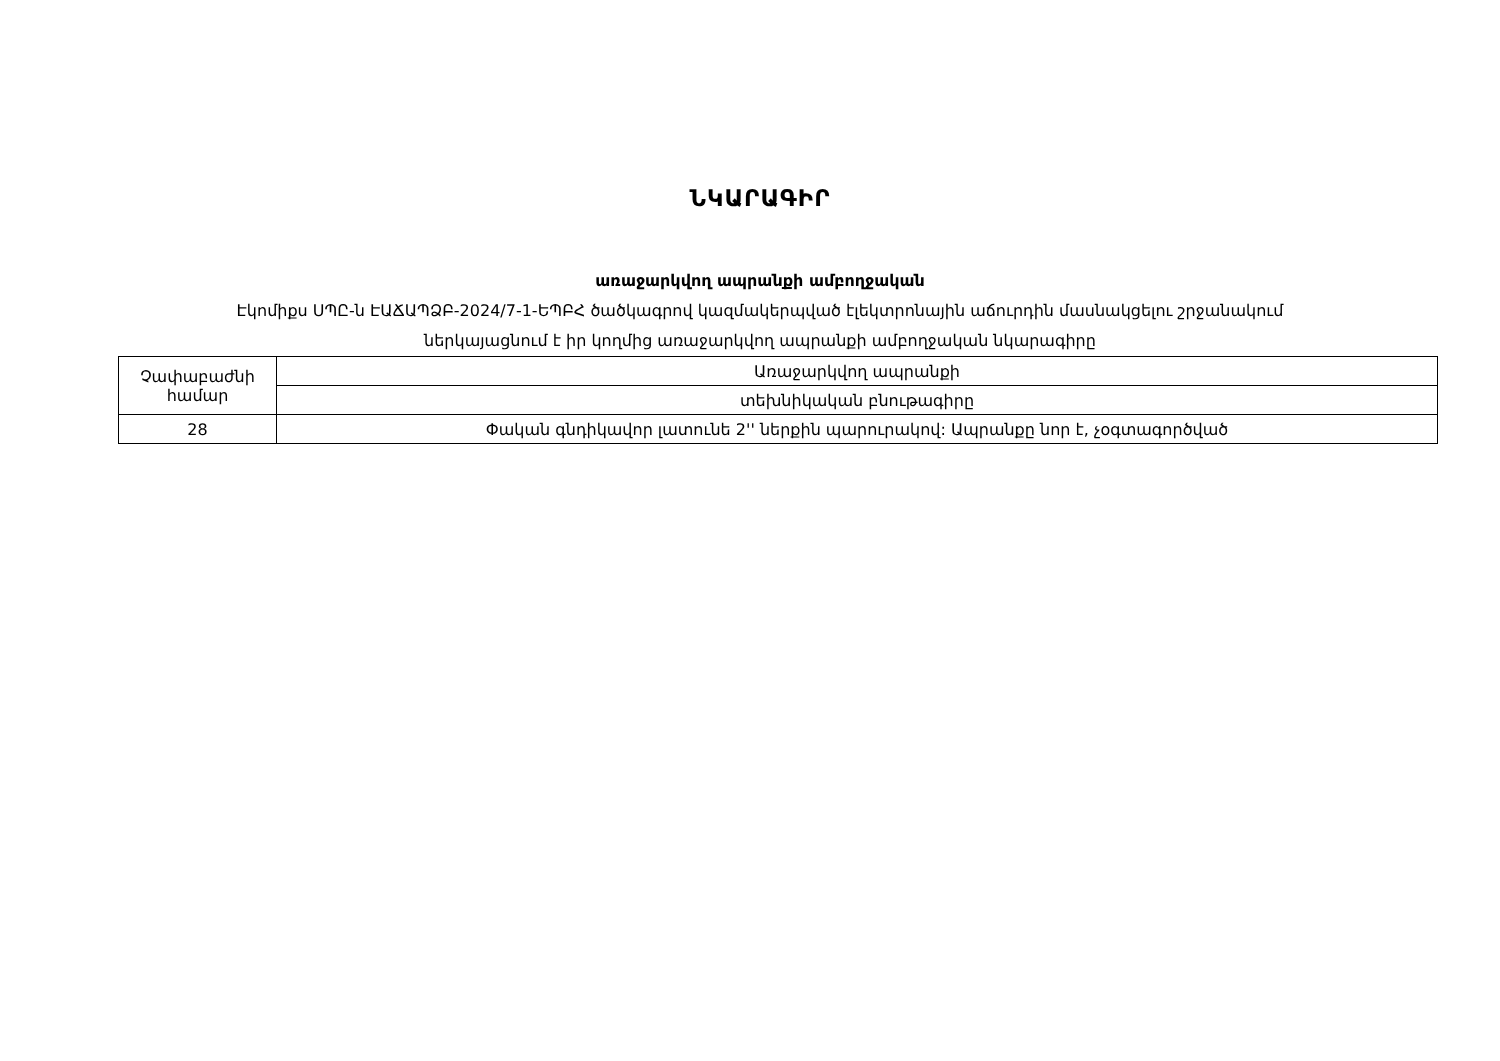ՆԿԱՐԱԳԻՐ
առաջարկվող ապրանքի ամբողջական
Էկոմիքս ՍՊԸ-ն ԷԱՃԱՊՁԲ-2024/7-1-ԵՊԲՀ ծածկագրով կազմակերպված էլեկտրոնային աճուրդին մասնակցելու շրջանակում
ներկայացնում է իր կողմից առաջարկվող ապրանքի ամբողջական նկարագիրը
| Չափաբաժնի համար | Առաջարկվող ապրանքի |
| | տեխնիկական բնութագիրը |
| 28 | Փական գնդիկավոր լատունե 2'' ներքին պարուրակով: Ապրանքը նոր է, չօգտագործված |